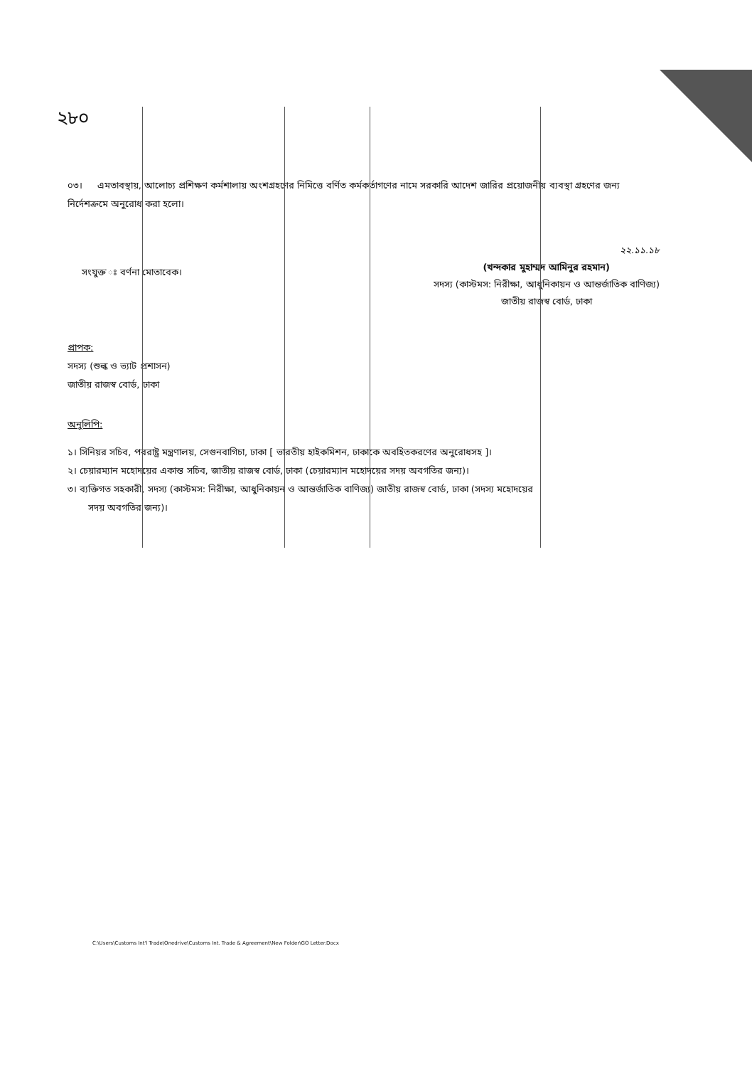২৮০
০৩। এমতাবস্থায়, আলোচ্য প্রশিক্ষণ কর্মশালায় অংশগ্রহণের নিমিত্তে বর্ণিত কর্মকর্তাগণের নামে সরকারি আদেশ জারির প্রয়োজনীয় ব্যবস্থা গ্রহণের জন্য নির্দেশক্রমে অনুরোধ করা হলো।
সংযুক্ত ঃ বর্ণনা মোতাবেক।
২২.১১.১৮
(খন্দকার মুহাম্মদ আমিনুর রহমান)
সদস্য (কাস্টমস: নিরীক্ষা, আধুনিকায়ন ও আন্তর্জাতিক বাণিজ্য)
জাতীয় রাজস্ব বোর্ড, ঢাকা
প্রাপক:
সদস্য (শুল্ক ও ভ্যাট প্রশাসন)
জাতীয় রাজস্ব বোর্ড, ঢাকা
অনুলিপি:
১। সিনিয়র সচিব, পররাষ্ট্র মন্ত্রণালয়, সেগুনবাগিচা, ঢাকা [ ভারতীয় হাইকমিশন, ঢাকাকে অবহিতকরণের অনুরোধসহ ]।
২। চেয়ারম্যান মহোদয়ের একান্ত সচিব, জাতীয় রাজস্ব বোর্ড, ঢাকা (চেয়ারম্যান মহোদয়ের সদয় অবগতির জন্য)।
৩। ব্যক্তিগত সহকারী, সদস্য (কাস্টমস: নিরীক্ষা, আধুনিকায়ন ও আন্তর্জাতিক বাণিজ্য) জাতীয় রাজস্ব বোর্ড, ঢাকা (সদস্য মহোদয়ের
সদয় অবগতির জন্য)।
C:\Users\Customs Int'l Trade\Onedrive\Customs Int. Trade & Agreement\New Folder\GO Letter.Docx